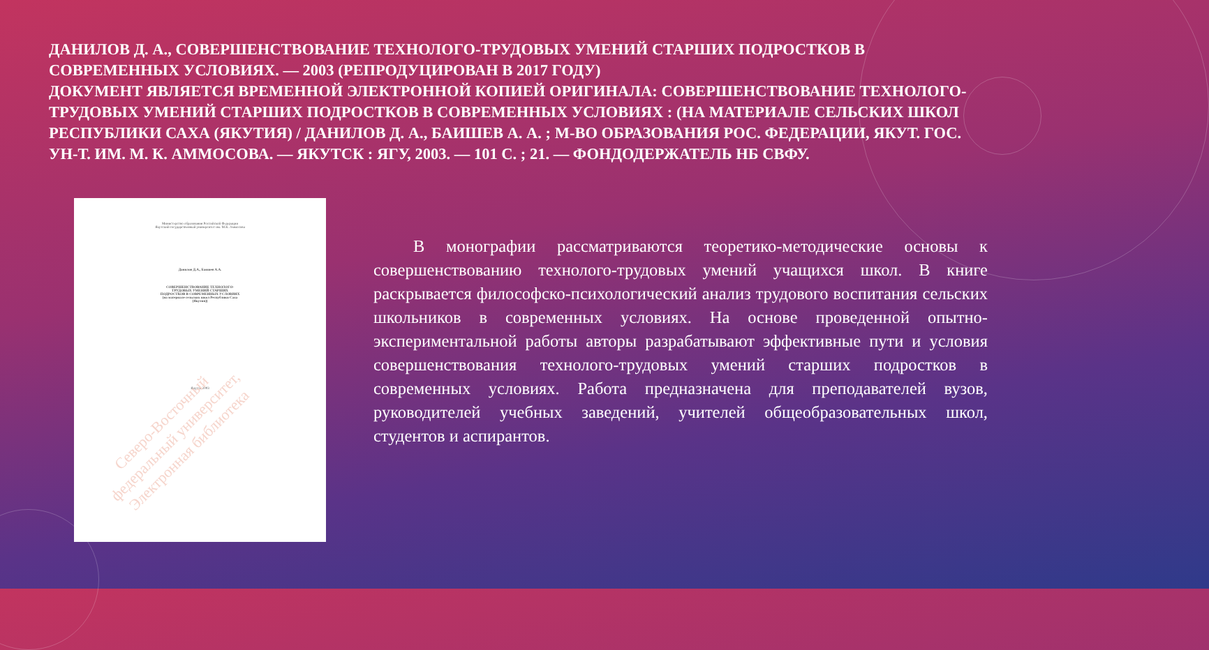ДАНИЛОВ Д. А., СОВЕРШЕНСТВОВАНИЕ ТЕХНОЛОГО-ТРУДОВЫХ УМЕНИЙ СТАРШИХ ПОДРОСТКОВ В СОВРЕМЕННЫХ УСЛОВИЯХ. — 2003 (РЕПРОДУЦИРОВАН В 2017 ГОДУ)
ДОКУМЕНТ ЯВЛЯЕТСЯ ВРЕМЕННОЙ ЭЛЕКТРОННОЙ КОПИЕЙ ОРИГИНАЛА: СОВЕРШЕНСТВОВАНИЕ ТЕХНОЛОГО-ТРУДОВЫХ УМЕНИЙ СТАРШИХ ПОДРОСТКОВ В СОВРЕМЕННЫХ УСЛОВИЯХ : (НА МАТЕРИАЛЕ СЕЛЬСКИХ ШКОЛ РЕСПУБЛИКИ САХА (ЯКУТИЯ) / ДАНИЛОВ Д. А., БАИШЕВ А. А. ; М-ВО ОБРАЗОВАНИЯ РОС. ФЕДЕРАЦИИ, ЯКУТ. ГОС. УН-Т. ИМ. М. К. АММОСОВА. — ЯКУТСК : ЯГУ, 2003. — 101 С. ; 21. — ФОНДОДЕРЖАТЕЛЬ НБ СВФУ.
Министерство образования Российской Федерации
Якутский государственный университет им. М.К. Аммосова
Данилов Д.А., Баишев А.А.
СОВЕРШЕНСТВОВАНИЕ ТЕХНОЛОГО-
ТРУДОВЫХ УМЕНИЙ СТАРШИХ
ПОДРОСТКОВ В СОВРЕМЕННЫХ УСЛОВИЯХ
(на материале сельских школ Республики Саха
(Якутия))
Якутск 2003
Северо-Восточный
федеральный университет,
Электронная библиотека
В монографии рассматриваются теоретико-методические основы к совершенствованию технолого-трудовых умений учащихся школ. В книге раскрывается философско-психологический анализ трудового воспитания сельских школьников в современных условиях. На основе проведенной опытно-экспериментальной работы авторы разрабатывают эффективные пути и условия совершенствования технолого-трудовых умений старших подростков в современных условиях. Работа предназначена для преподавателей вузов, руководителей учебных заведений, учителей общеобразовательных школ, студентов и аспирантов.